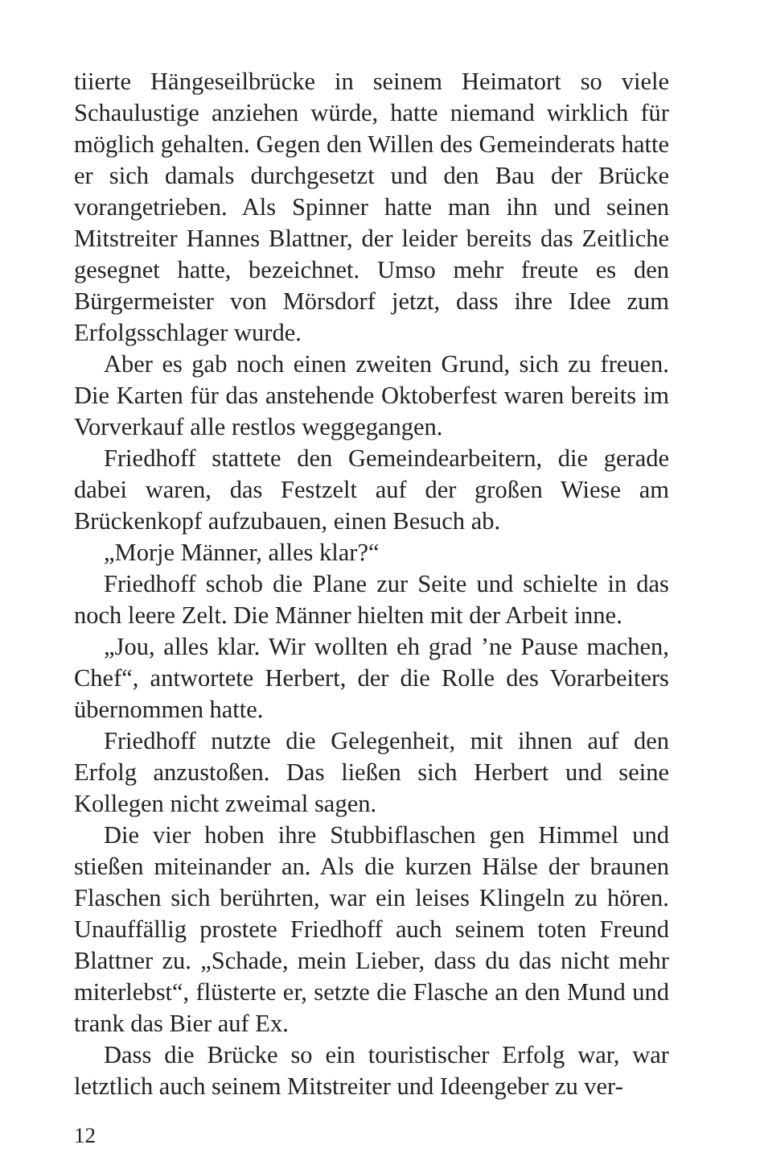tiierte Hängeseilbrücke in seinem Heimatort so viele Schaulustige anziehen würde, hatte niemand wirklich für möglich gehalten. Gegen den Willen des Gemeinderats hatte er sich damals durchgesetzt und den Bau der Brücke vorangetrieben. Als Spinner hatte man ihn und seinen Mitstreiter Hannes Blattner, der leider bereits das Zeitliche gesegnet hatte, bezeichnet. Umso mehr freute es den Bürgermeister von Mörsdorf jetzt, dass ihre Idee zum Erfolgsschlager wurde.
Aber es gab noch einen zweiten Grund, sich zu freuen. Die Karten für das anstehende Oktoberfest waren bereits im Vorverkauf alle restlos weggegangen.
Friedhoff stattete den Gemeindearbeitern, die gerade dabei waren, das Festzelt auf der großen Wiese am Brückenkopf aufzubauen, einen Besuch ab.
„Morje Männer, alles klar?“
Friedhoff schob die Plane zur Seite und schielte in das noch leere Zelt. Die Männer hielten mit der Arbeit inne.
„Jou, alles klar. Wir wollten eh grad ’ne Pause machen, Chef“, antwortete Herbert, der die Rolle des Vorarbeiters übernommen hatte.
Friedhoff nutzte die Gelegenheit, mit ihnen auf den Erfolg anzustoßen. Das ließen sich Herbert und seine Kollegen nicht zweimal sagen.
Die vier hoben ihre Stubbiflaschen gen Himmel und stießen miteinander an. Als die kurzen Hälse der braunen Flaschen sich berührten, war ein leises Klingeln zu hören. Unauffällig prostete Friedhoff auch seinem toten Freund Blattner zu. „Schade, mein Lieber, dass du das nicht mehr miterlebst“, flüsterte er, setzte die Flasche an den Mund und trank das Bier auf Ex.
Dass die Brücke so ein touristischer Erfolg war, war letztlich auch seinem Mitstreiter und Ideengeber zu ver-
12